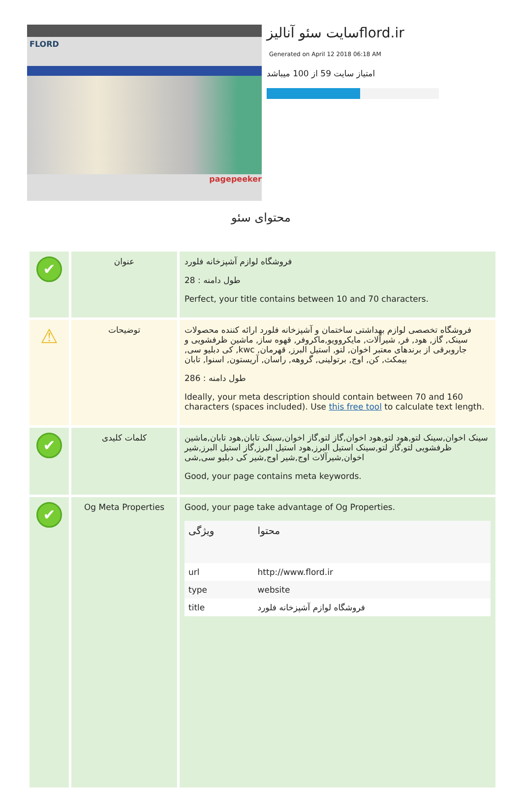FLORD
pagepeeker
سایت سئو آنالیزflord.ir
Generated on April 12 2018 06:18 AM
امتیاز سایت 59 از 100 میباشد
محتوای سئو
| ✔ | عنوان | فروشگاه لوازم آشپزخانه فلورد طول دامنه : 28 Perfect, your title contains between 10 and 70 characters. |
| ⚠ | توضیحات | فروشگاه تخصصی لوازم بهداشتی ساختمان و آشپزخانه فلورد ارائه کننده محصولات سینک, گاز, هود, فر, شیرآلات, مایکروویو,ماکروفر, قهوه ساز, ماشین ظرفشویی و جاروبرقی از برندهای معتبر اخوان, لتو, استیل البرز, قهرمان, kwc, کی دبلیو سی, بیمکث, کن, اوج, برتولینی, گروهه, راسان, آریستون, اسنوا, تابان طول دامنه : 286 Ideally, your meta description should contain between 70 and 160 characters (spaces included). Use this free tool to calculate text length. |
| ✔ | کلمات کلیدی | سینک اخوان,سینک لتو,هود لتو,هود اخوان,گاز لتو,گاز اخوان,سینک تابان,هود تابان,ماشین ظرفشویی لتو,گاز لتو,سینک استیل البرز,هود استیل البرز,گاز استیل البرز,شیر اخوان,شیرآلات اوج,شیر اوج,شیر کی دبلیو سی,شی Good, your page contains meta keywords. |
| ✔ | Og Meta Properties | Good, your page take advantage of Og Properties. / ویژگی / محتوا / / --- / --- / / url / http://www.flord.ir / / type / website / / title / فروشگاه لوازم آشپزخانه فلورد / |